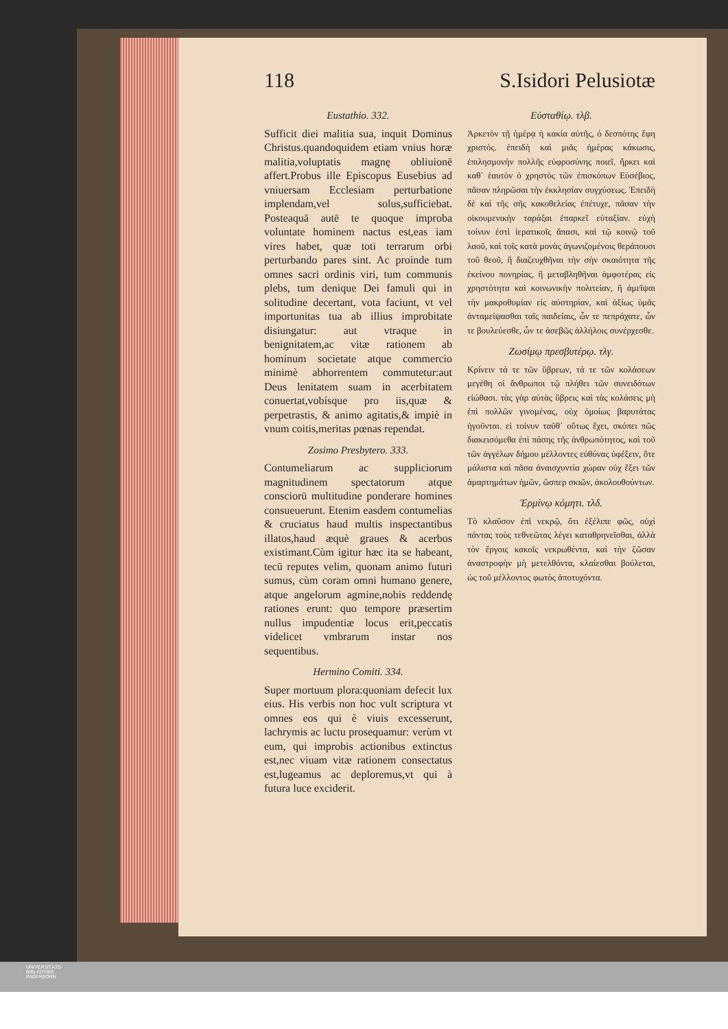118 S.Isidori Pelusiotæ
Eustathio. 332.
Sufficit diei malitia sua, inquit Dominus Christus.quandoquidem etiam vnius horæ malitia,voluptatis magnę obliuionē affert.Probus ille Episcopus Eusebius ad vniuersam Ecclesiam perturbatione implendam,vel solus,sufficiebat. Posteaquā autē te quoque improba voluntate hominem nactus est,eas iam vires habet, quæ toti terrarum orbi perturbando pares sint. Ac proinde tum omnes sacri ordinis viri, tum communis plebs, tum denique Dei famuli qui in solitudine decertant, vota faciunt, vt vel importunitas tua ab illius improbitate disiungatur: aut vtraque in benignitatem,ac vitæ rationem ab hominum societate atque commercio minimè abhorrentem commutetur:aut Deus lenitatem suam in acerbitatem conuertat,vobísque pro iis,quæ & perpetrastis, & animo agitatis,& impiè in vnum coitis,meritas pœnas rependat.
Zosimo Presbytero. 333.
Contumeliarum ac suppliciorum magnitudinem spectatorum atque consciorū multitudine ponderare homines consueuerunt. Etenim easdem contumelias & cruciatus haud multis inspectantibus illatos,haud æquè graues & acerbos existimant.Cùm igitur hæc ita se habeant, tecū reputes velim, quonam animo futuri sumus, cùm coram omni humano genere, atque angelorum agmine,nobis reddendę rationes erunt: quo tempore præsertim nullus impudentiæ locus erit,peccatis videlicet vmbrarum instar nos sequentibus.
Hermino Comiti. 334.
Super mortuum plora:quoniam defecit lux eius. His verbis non hoc vult scriptura vt omnes eos qui è viuis excesserunt, lachrymis ac luctu prosequamur: verùm vt eum, qui improbis actionibus extinctus est,nec viuam vitæ rationem consectatus est,lugeamus ac deploremus,vt qui à futura luce exciderit.
Εὐσταθίῳ. τλβ.
Ἀρκετὸν τῇ ἡμέρᾳ ἡ κακία αὐτῆς, ὁ δεσπότης ἔφη χριστός. ἐπειδὴ καὶ μιᾶς ἡμέρας κάκωσις, ἐπιλησμονὴν πολλῆς εὐφροσύνης ποιεῖ. ἤρκει καὶ καθ᾽ ἑαυτὸν ὁ χρηστὸς τῶν ἐπισκόπων Εὐσέβιος, πᾶσαν πληρῶσαι τὴν ἐκκλησίαν συγχύσεως. Ἐπειδὴ δὲ καὶ τῆς σῆς κακοθελείας ἐπέτυχε, πᾶσαν τὴν οἰκουμενικὴν ταράξαι ἐπαρκεῖ εὐταξίαν. εὐχὴ τοίνυν ἐστὶ ἱερατικοῖς ἅπασι, καὶ τῷ κοινῷ τοῦ λαοῦ, καὶ τοῖς κατὰ μονὰς ἀγωνιζομένοις θεράπουσι τοῦ θεοῦ, ἢ διαζευχθῆναι τὴν σὴν σκαιότητα τῆς ἐκείνου πονηρίας, ἢ μεταβληθῆναι ἀμφοτέρας εἰς χρηστότητα καὶ κοινωνικὴν πολιτείαν, ἢ ἀμεῖψαι τὴν μακροθυμίαν εἰς αὐστηρίαν, καὶ ἀξίως ὑμᾶς ἀνταμείψασθαι ταῖς παιδείαις, ὧν τε πεπράχατε, ὧν τε βουλεύεσθε, ὧν τε ἀσεβῶς ἀλλήλοις συνέρχεσθε.
Ζωσίμῳ πρεσβυτέρῳ. τλγ.
Κρίνειν τά τε τῶν ὕβρεων, τά τε τῶν κολάσεων μεγέθη οἱ ἄνθρωποι τῷ πλήθει τῶν συνειδότων εἰώθασι. τὰς γὰρ αὐτὰς ὕβρεις καὶ τὰς κολάσεις μὴ ἐπὶ πολλῶν γινομένας, οὐχ ὁμοίως βαρυτάτας ἡγοῦνται. εἰ τοίνυν ταῦθ᾽ οὕτως ἔχει, σκόπει πῶς διακεισόμεθα ἐπὶ πάσης τῆς ἀνθρωπότητος, καὶ τοῦ τῶν ἀγγέλων δήμου μέλλοντες εὐθύνας ὑφέξειν, ὅτε μάλιστα καὶ πᾶσα ἀναισχυντία χώραν οὐχ ἕξει τῶν ἁμαρτημάτων ἡμῶν, ὥσπερ σκιῶν, ἀκολουθούντων.
Ἑρμίνῳ κόμητι. τλδ.
Τὸ κλαῦσον ἐπὶ νεκρῷ, ὅτι ἐξέλιπε φῶς, οὐχὶ πάντας τοὺς τεθνεῶτας λέγει καταθρηνεῖσθαι, ἀλλὰ τὸν ἔργοις κακοῖς νεκρωθέντα, καὶ τὴν ζῶσαν ἀναστροφὴν μὴ μετελθόντα, κλαίεσθαι βούλεται, ὡς τοῦ μέλλοντος φωτὸς ἀποτυχόντα.
UNIVERSITÄTS-
BIBLIOTHEK
PADERBORN